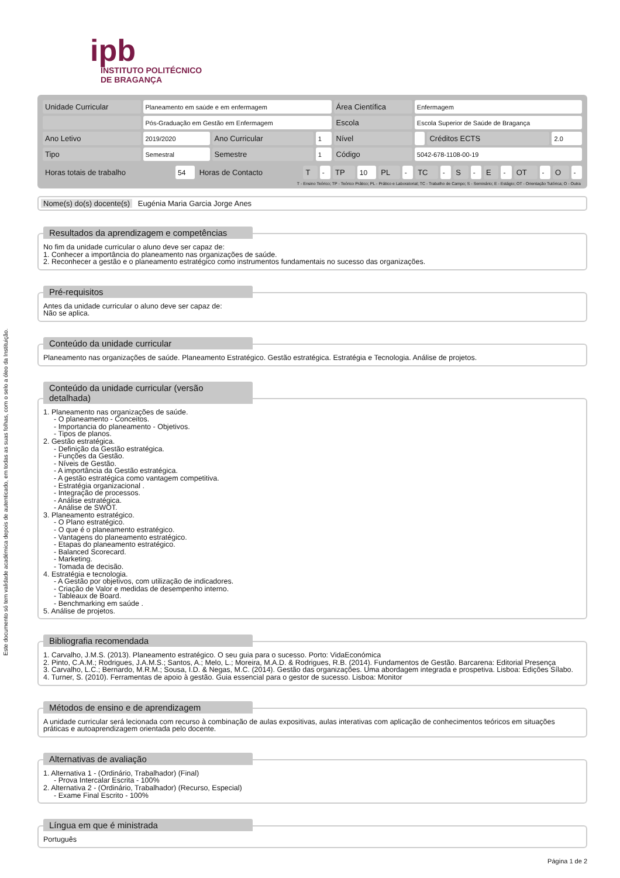Este documento só tem validade académica depois de autenticado, em todas as suas folhas, com o selo a óleo da Instituição.
ipb
INSTITUTO POLITÉCNICO
DE BRAGANÇA
| Unidade Curricular | Planeamento em saúde e em enfermagem | | | Área Científica | Enfermagem | | |
| | Pós-Graduação em Gestão em Enfermagem | | | Escola | Escola Superior de Saúde de Bragança | | |
| Ano Letivo | 2019/2020 | Ano Curricular | 1 | Nível | | Créditos ECTS | 2.0 |
| Tipo | Semestral | Semestre | 1 | Código | 5042-678-1108-00-19 | | |
| Horas totais de trabalho | 54 | Horas de Contacto | T | - | TP | 10 | PL | - | TC | - | S | - | E | - | OT | - | O | - |
T - Ensino Teórico; TP - Teórico Prático; PL - Prático e Laboratorial; TC - Trabalho de Campo; S - Seminário; E - Estágio; OT - Orientação Tutórica; O - Outra
Nome(s) do(s) docente(s) Eugénia Maria Garcia Jorge Anes
Resultados da aprendizagem e competências
No fim da unidade curricular o aluno deve ser capaz de:
1. Conhecer a importância do planeamento nas organizações de saúde.
2. Reconhecer a gestão e o planeamento estratégico como instrumentos fundamentais no sucesso das organizações.
Pré-requisitos
Antes da unidade curricular o aluno deve ser capaz de:
Não se aplica.
Conteúdo da unidade curricular
Planeamento nas organizações de saúde. Planeamento Estratégico. Gestão estratégica. Estratégia e Tecnologia. Análise de projetos.
Conteúdo da unidade curricular (versão detalhada)
1. Planeamento nas organizações de saúde.
- O planeamento - Conceitos.
- Importancia do planeamento - Objetivos.
- Tipos de planos.
2. Gestão estratégica.
- Definição da Gestão estratégica.
- Funções da Gestão.
- Níveis de Gestão.
- A importância da Gestão estratégica.
- A gestão estratégica como vantagem competitiva.
- Estratégia organizacional .
- Integração de processos.
- Análise estratégica.
- Análise de SWOT.
3. Planeamento estratégico.
- O Plano estratégico.
- O que é o planeamento estratégico.
- Vantagens do planeamento estratégico.
- Etapas do planeamento estratégico.
- Balanced Scorecard.
- Marketing.
- Tomada de decisão.
4. Estratégia e tecnologia.
- A Gestão por objetivos, com utilização de indicadores.
- Criação de Valor e medidas de desempenho interno.
- Tableaux de Board.
- Benchmarking em saúde .
5. Análise de projetos.
Bibliografia recomendada
1. Carvalho, J.M.S. (2013). Planeamento estratégico. O seu guia para o sucesso. Porto: VidaEconómica
2. Pinto, C.A.M.; Rodrigues, J.A.M.S.; Santos, A.; Melo, L.; Moreira, M.A.D. & Rodrigues, R.B. (2014). Fundamentos de Gestão. Barcarena: Editorial Presença
3. Carvalho, L.C.; Bernardo, M.R.M.; Sousa, I.D. & Negas, M.C. (2014). Gestão das organizações. Uma abordagem integrada e prospetiva. Lisboa: Edições Sílabo.
4. Turner, S. (2010). Ferramentas de apoio à gestão. Guia essencial para o gestor de sucesso. Lisboa: Monitor
Métodos de ensino e de aprendizagem
A unidade curricular será lecionada com recurso à combinação de aulas expositivas, aulas interativas com aplicação de conhecimentos teóricos em situações práticas e autoaprendizagem orientada pelo docente.
Alternativas de avaliação
1. Alternativa 1 - (Ordinário, Trabalhador) (Final)
- Prova Intercalar Escrita - 100%
2. Alternativa 2 - (Ordinário, Trabalhador) (Recurso, Especial)
- Exame Final Escrito - 100%
Língua em que é ministrada
Português
Página 1 de 2